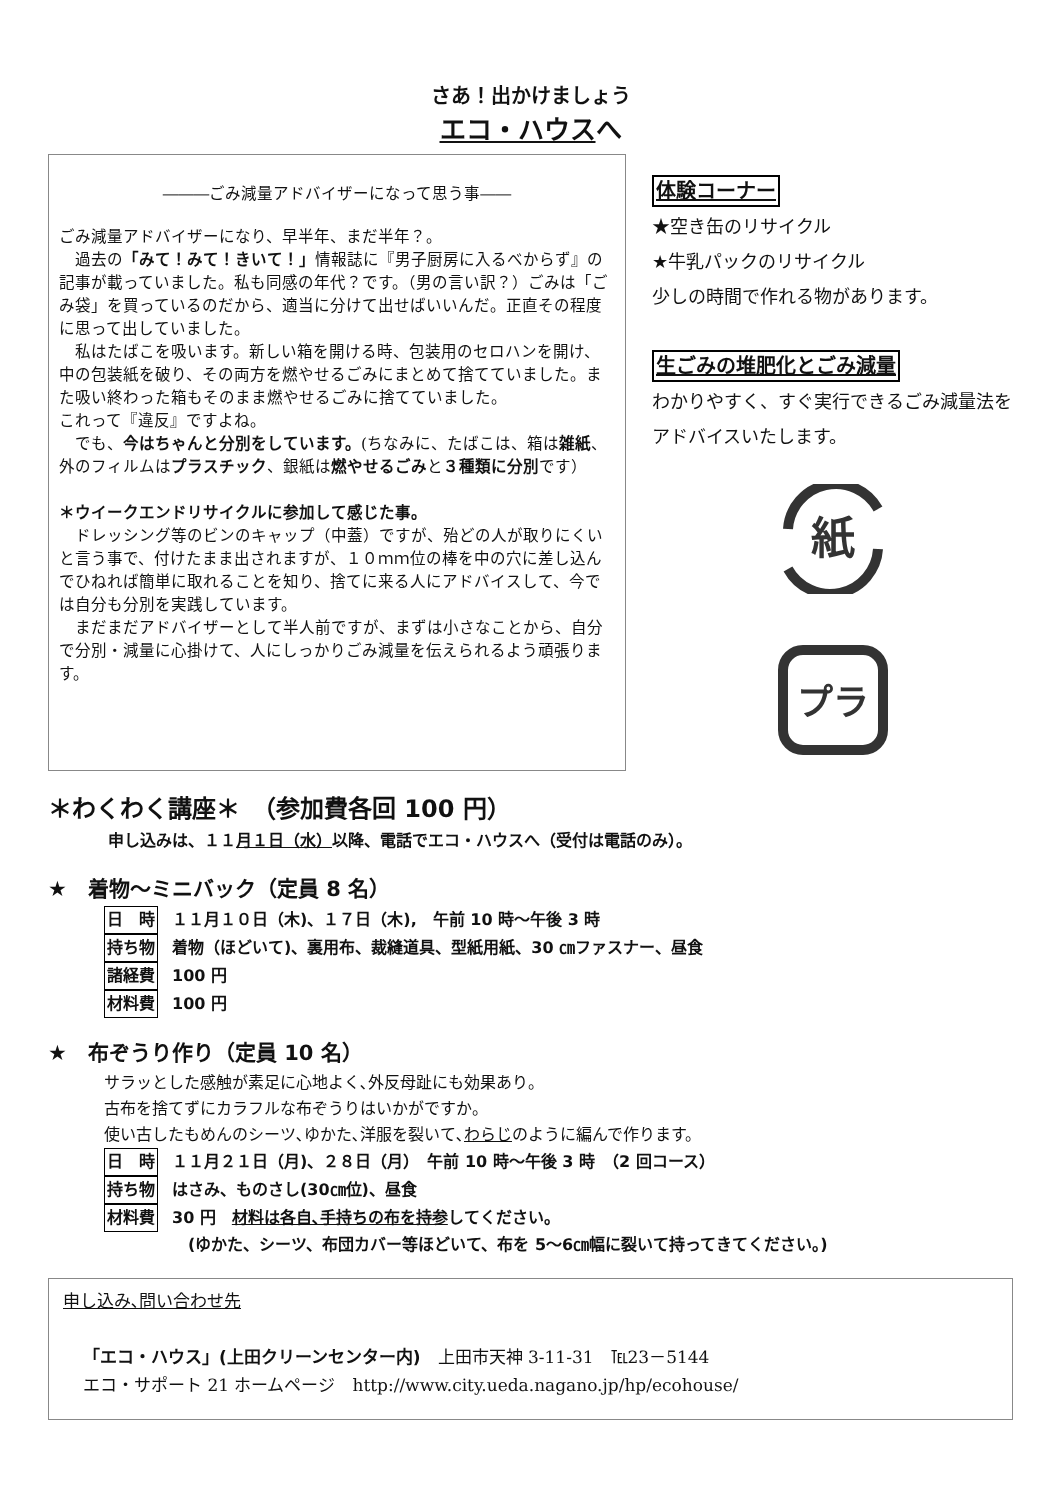さあ！出かけましょう
エコ・ハウスへ
―――ごみ減量アドバイザーになって思う事――
ごみ減量アドバイザーになり、早半年、まだ半年？。
　過去の「みて！みて！きいて！」情報誌に『男子厨房に入るべからず』の記事が載っていました。私も同感の年代？です。（男の言い訳？）ごみは「ごみ袋」を買っているのだから、適当に分けて出せばいいんだ。正直その程度に思って出していました。
　私はたばこを吸います。新しい箱を開ける時、包装用のセロハンを開け、中の包装紙を破り、その両方を燃やせるごみにまとめて捨てていました。また吸い終わった箱もそのまま燃やせるごみに捨てていました。
これって『違反』ですよね。
　でも、今はちゃんと分別をしています。(ちなみに、たばこは、箱は雑紙、外のフィルムはプラスチック、銀紙は燃やせるごみと３種類に分別です）
＊ウイークエンドリサイクルに参加して感じた事。
　ドレッシング等のビンのキャップ（中蓋）ですが、殆どの人が取りにくいと言う事で、付けたまま出されますが、１０ｍｍ位の棒を中の穴に差し込んでひねれば簡単に取れることを知り、捨てに来る人にアドバイスして、今では自分も分別を実践しています。
　まだまだアドバイザーとして半人前ですが、まずは小さなことから、自分で分別・減量に心掛けて、人にしっかりごみ減量を伝えられるよう頑張ります。
体験コーナー
★空き缶のリサイクル
★牛乳パックのリサイクル
少しの時間で作れる物があります。
生ごみの堆肥化とごみ減量
わかりやすく、すぐ実行できるごみ減量法をアドバイスいたします。
紙
プラ
＊わくわく講座＊　（参加費各回 100 円）
申し込みは、１１月１日（水）以降、電話でエコ・ハウスへ（受付は電話のみ）。
★　着物～ミニバック（定員 8 名）
日　時 １１月１０日（木)、１７日（木),　午前 10 時～午後 3 時
持ち物 着物（ほどいて)、裏用布、裁縫道具、型紙用紙、30 ㎝ファスナー、昼食
諸経費 100 円
材料費 100 円
★　布ぞうり作り（定員 10 名）
サラッとした感触が素足に心地よく､外反母趾にも効果あり。
古布を捨てずにカラフルな布ぞうりはいかがですか。
使い古したもめんのシーツ､ゆかた､洋服を裂いて､わらじのように編んで作ります。
日　時 １１月２１日（月)、２８日（月）　午前 10 時～午後 3 時　（2 回コース）
持ち物 はさみ、ものさし(30㎝位)、昼食
材料費 30 円　材料は各自､手持ちの布を持参してください。
(ゆかた、シーツ、布団カバー等ほどいて、布を 5～6㎝幅に裂いて持ってきてください。)
申し込み､問い合わせ先
「エコ・ハウス」(上田クリーンセンター内)　上田市天神 3-11-31　℡23－5144
エコ・サポート 21 ホームページ　http://www.city.ueda.nagano.jp/hp/ecohouse/